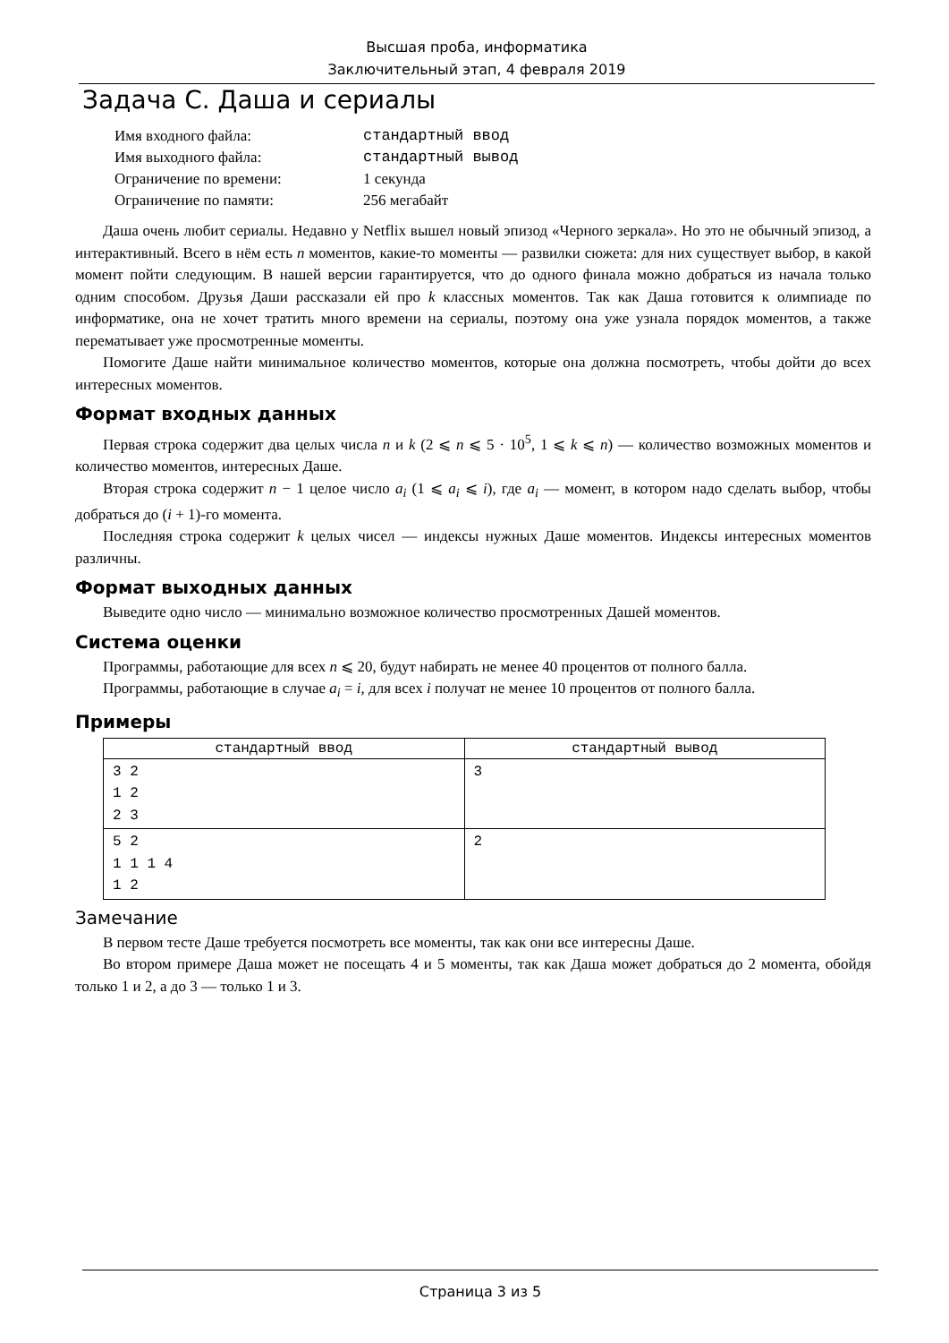Высшая проба, информатика
Заключительный этап, 4 февраля 2019
Задача C. Даша и сериалы
| Имя входного файла: | стандартный ввод |
| Имя выходного файла: | стандартный вывод |
| Ограничение по времени: | 1 секунда |
| Ограничение по памяти: | 256 мегабайт |
Даша очень любит сериалы. Недавно у Netflix вышел новый эпизод «Черного зеркала». Но это не обычный эпизод, а интерактивный. Всего в нём есть n моментов, какие-то моменты — развилки сюжета: для них существует выбор, в какой момент пойти следующим. В нашей версии гарантируется, что до одного финала можно добраться из начала только одним способом. Друзья Даши рассказали ей про k классных моментов. Так как Даша готовится к олимпиаде по информатике, она не хочет тратить много времени на сериалы, поэтому она уже узнала порядок моментов, а также перематывает уже просмотренные моменты.
Помогите Даше найти минимальное количество моментов, которые она должна посмотреть, чтобы дойти до всех интересных моментов.
Формат входных данных
Первая строка содержит два целых числа n и k (2 ⩽ n ⩽ 5 · 10<sup>5</sup>, 1 ⩽ k ⩽ n) — количество возможных моментов и количество моментов, интересных Даше.
Вторая строка содержит n − 1 целое число a<sub>i</sub> (1 ⩽ a<sub>i</sub> ⩽ i), где a<sub>i</sub> — момент, в котором надо сделать выбор, чтобы добраться до (i + 1)-го момента.
Последняя строка содержит k целых чисел — индексы нужных Даше моментов. Индексы интересных моментов различны.
Формат выходных данных
Выведите одно число — минимально возможное количество просмотренных Дашей моментов.
Система оценки
Программы, работающие для всех n ⩽ 20, будут набирать не менее 40 процентов от полного балла.
Программы, работающие в случае a<sub>i</sub> = i, для всех i получат не менее 10 процентов от полного балла.
Примеры
| стандартный ввод | стандартный вывод |
| --- | --- |
| 3 2 1 2 2 3 | 3 |
| 5 2 1 1 1 4 1 2 | 2 |
Замечание
В первом тесте Даше требуется посмотреть все моменты, так как они все интересны Даше.
Во втором примере Даша может не посещать 4 и 5 моменты, так как Даша может добраться до 2 момента, обойдя только 1 и 2, а до 3 — только 1 и 3.
Страница 3 из 5